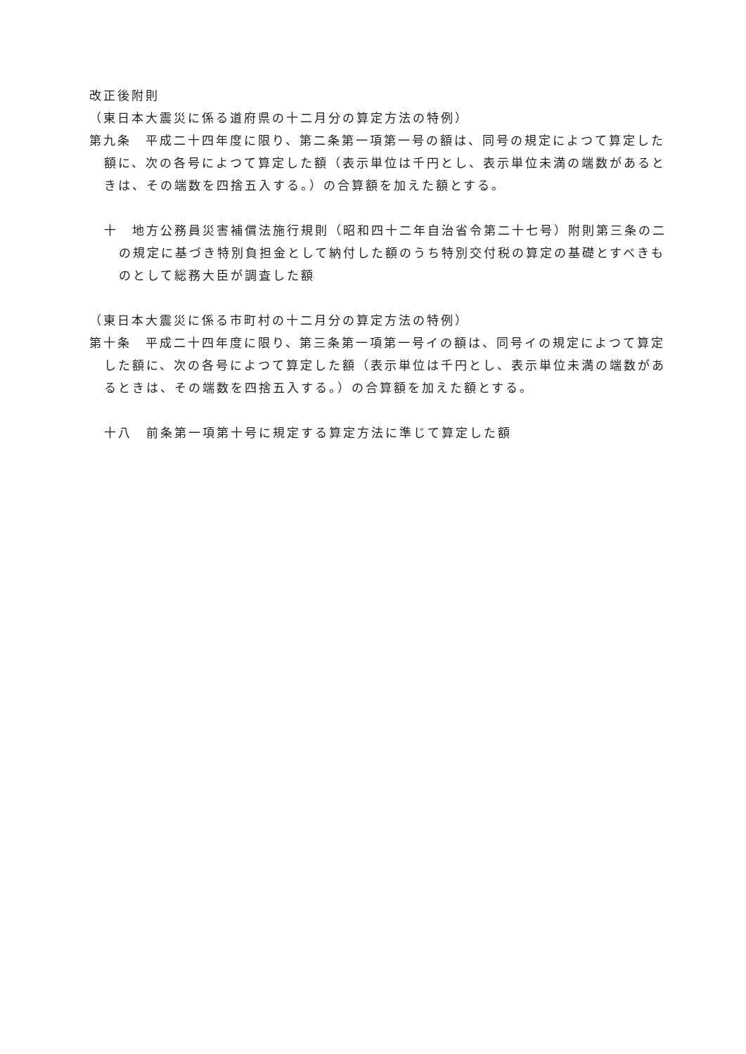改正後附則
（東日本大震災に係る道府県の十二月分の算定方法の特例）
第九条　平成二十四年度に限り、第二条第一項第一号の額は、同号の規定によつて算定した額に、次の各号によつて算定した額（表示単位は千円とし、表示単位未満の端数があるときは、その端数を四捨五入する。）の合算額を加えた額とする。
十　地方公務員災害補償法施行規則（昭和四十二年自治省令第二十七号）附則第三条の二の規定に基づき特別負担金として納付した額のうち特別交付税の算定の基礎とすべきものとして総務大臣が調査した額
（東日本大震災に係る市町村の十二月分の算定方法の特例）
第十条　平成二十四年度に限り、第三条第一項第一号イの額は、同号イの規定によつて算定した額に、次の各号によつて算定した額（表示単位は千円とし、表示単位未満の端数があるときは、その端数を四捨五入する。）の合算額を加えた額とする。
十八　前条第一項第十号に規定する算定方法に準じて算定した額